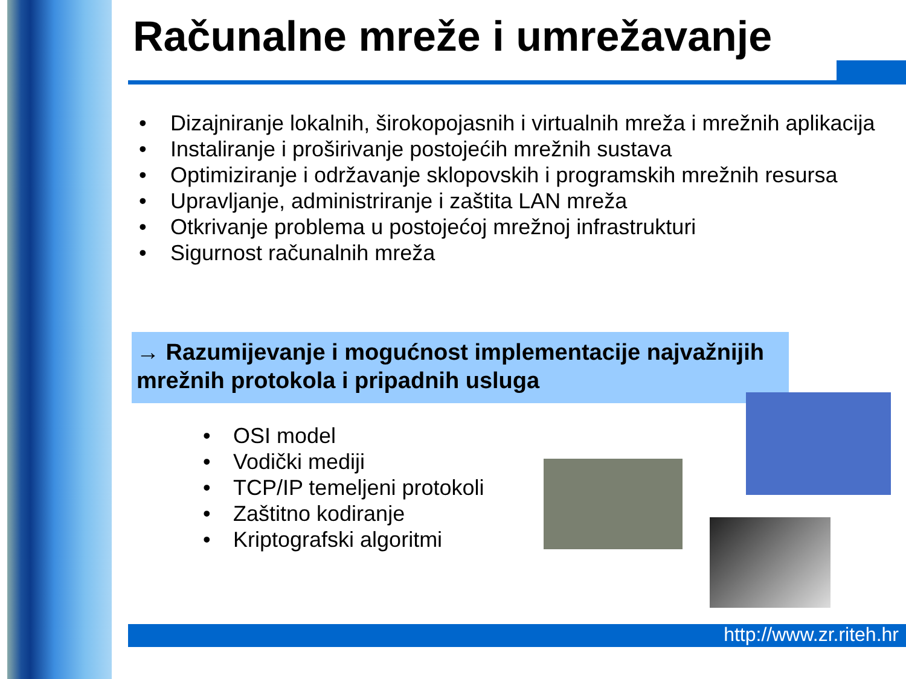Računalne mreže i umrežavanje
• Dizajniranje lokalnih, širokopojasnih i virtualnih mreža i mrežnih aplikacija
• Instaliranje i proširivanje postojećih mrežnih sustava
• Optimiziranje i održavanje sklopovskih i programskih mrežnih resursa
• Upravljanje, administriranje i zaštita LAN mreža
• Otkrivanje problema u postojećoj mrežnoj infrastrukturi
• Sigurnost računalnih mreža
→ Razumijevanje i mogućnost implementacije najvažnijih mrežnih protokola i pripadnih usluga
• OSI model
• Vodički mediji
• TCP/IP temeljeni protokoli
• Zaštitno kodiranje
• Kriptografski algoritmi
http://www.zr.riteh.hr